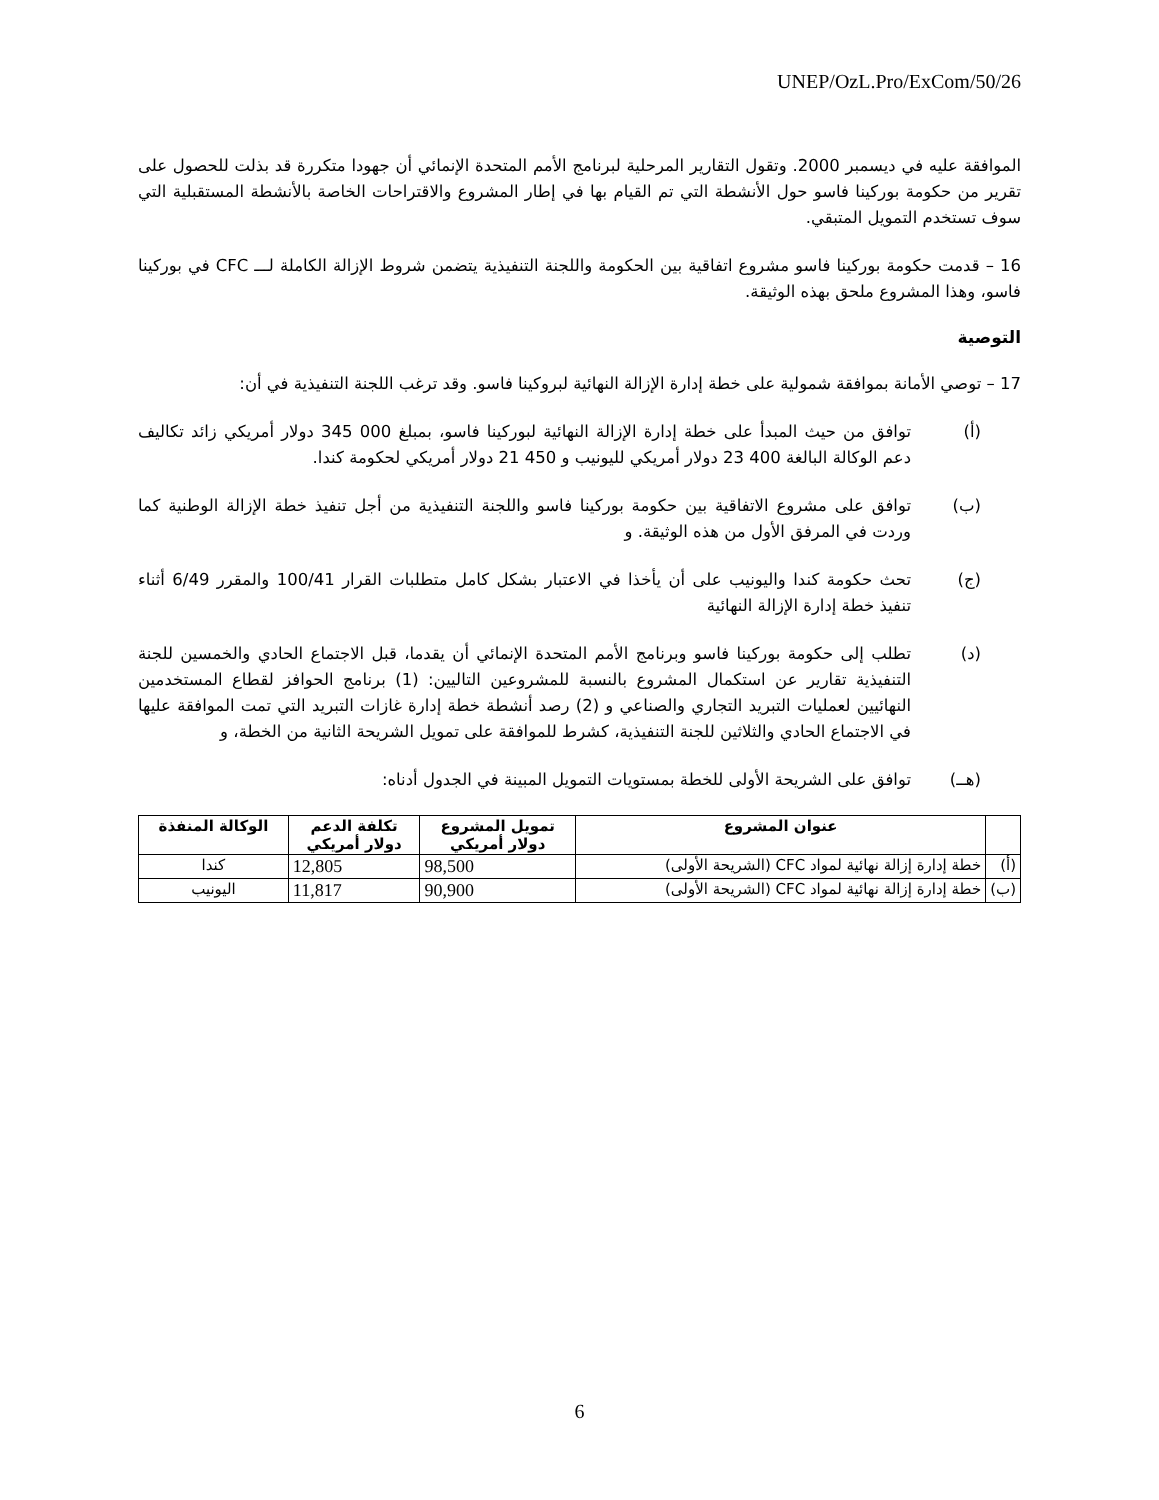UNEP/OzL.Pro/ExCom/50/26
الموافقة عليه في ديسمبر 2000. وتقول التقارير المرحلية لبرنامج الأمم المتحدة الإنمائي أن جهودا متكررة قد بذلت للحصول على تقرير من حكومة بوركينا فاسو حول الأنشطة التي تم القيام بها في إطار المشروع والاقتراحات الخاصة بالأنشطة المستقبلية التي سوف تستخدم التمويل المتبقي.
16 – قدمت حكومة بوركينا فاسو مشروع اتفاقية بين الحكومة واللجنة التنفيذية يتضمن شروط الإزالة الكاملة لـــ CFC في بوركينا فاسو، وهذا المشروع ملحق بهذه الوثيقة.
التوصية
17 – توصي الأمانة بموافقة شمولية على خطة إدارة الإزالة النهائية لبروكينا فاسو. وقد ترغب اللجنة التنفيذية في أن:
(أ) توافق من حيث المبدأ على خطة إدارة الإزالة النهائية لبوركينا فاسو، بمبلغ 000 345 دولار أمريكي زائد تكاليف دعم الوكالة البالغة 400 23 دولار أمريكي لليونيب و 450 21 دولار أمريكي لحكومة كندا.
(ب) توافق على مشروع الاتفاقية بين حكومة بوركينا فاسو واللجنة التنفيذية من أجل تنفيذ خطة الإزالة الوطنية كما وردت في المرفق الأول من هذه الوثيقة. و
(ج) تحث حكومة كندا واليونيب على أن يأخذا في الاعتبار بشكل كامل متطلبات القرار 100/41 والمقرر 6/49 أثناء تنفيذ خطة إدارة الإزالة النهائية
(د) تطلب إلى حكومة بوركينا فاسو وبرنامج الأمم المتحدة الإنمائي أن يقدما، قبل الاجتماع الحادي والخمسين للجنة التنفيذية تقارير عن استكمال المشروع بالنسبة للمشروعين التاليين: (1) برنامج الحوافز لقطاع المستخدمين النهائيين لعمليات التبريد التجاري والصناعي و (2) رصد أنشطة خطة إدارة غازات التبريد التي تمت الموافقة عليها في الاجتماع الحادي والثلاثين للجنة التنفيذية، كشرط للموافقة على تمويل الشريحة الثانية من الخطة، و
(هــ) توافق على الشريحة الأولى للخطة بمستويات التمويل المبينة في الجدول أدناه:
| | عنوان المشروع | تمويل المشروع دولار أمريكي | تكلفة الدعم دولار أمريكي | الوكالة المنفذة |
| --- | --- | --- | --- | --- |
| (أ) | خطة إدارة إزالة نهائية لمواد CFC (الشريحة الأولى) | 98,500 | 12,805 | كندا |
| (ب) | خطة إدارة إزالة نهائية لمواد CFC (الشريحة الأولى) | 90,900 | 11,817 | اليونيب |
6